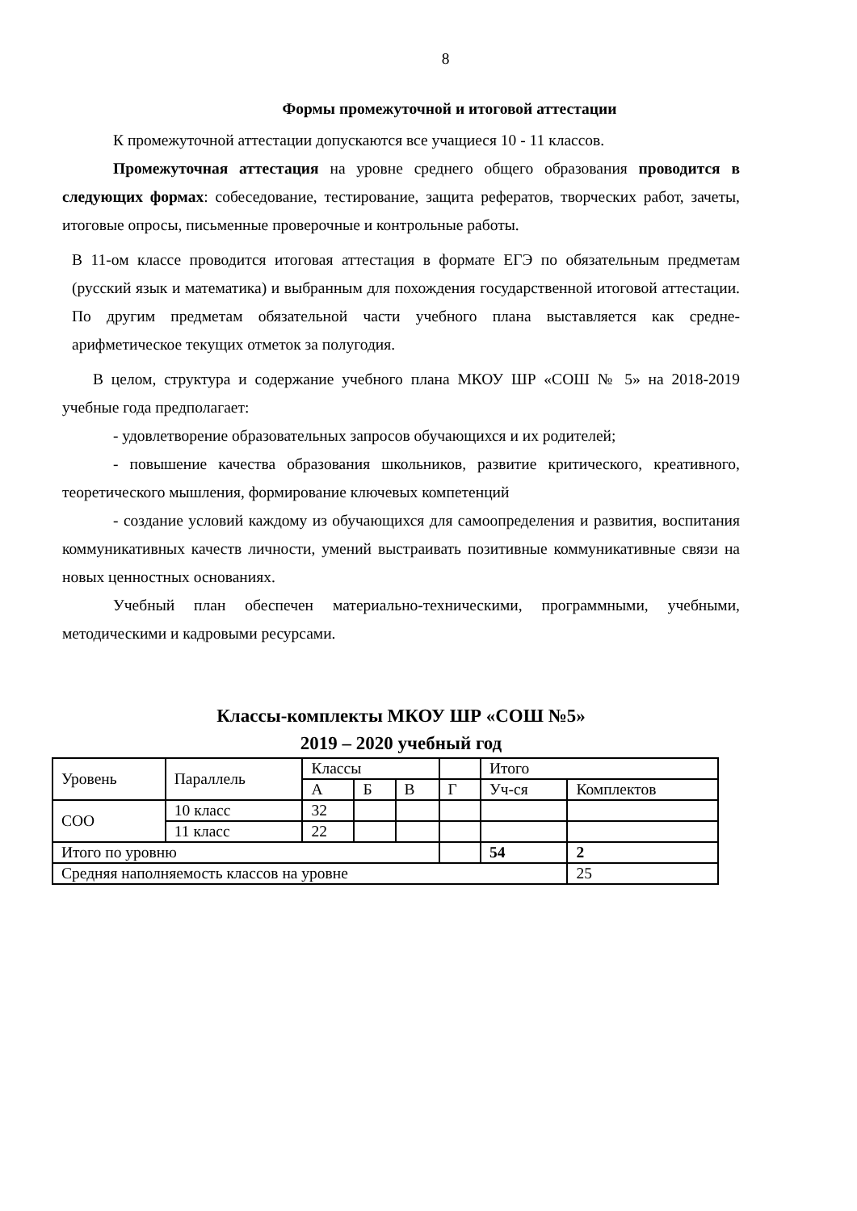8
Формы промежуточной и итоговой аттестации
К промежуточной аттестации допускаются все учащиеся 10 - 11 классов.
Промежуточная аттестация на уровне среднего общего образования проводится в следующих формах: собеседование, тестирование, защита рефератов, творческих работ, зачеты, итоговые опросы, письменные проверочные и контрольные работы.
В 11-ом классе проводится итоговая аттестация в формате ЕГЭ по обязательным предметам (русский язык и математика) и выбранным для похождения государственной итоговой аттестации. По другим предметам обязательной части учебного плана выставляется как средне-арифметическое текущих отметок за полугодия.
В целом, структура и содержание учебного плана МКОУ ШР «СОШ № 5» на 2018-2019 учебные года предполагает:
- удовлетворение образовательных запросов обучающихся и их родителей;
- повышение качества образования школьников, развитие критического, креативного, теоретического мышления, формирование ключевых компетенций
- создание условий каждому из обучающихся для самоопределения и развития, воспитания коммуникативных качеств личности, умений выстраивать позитивные коммуникативные связи на новых ценностных основаниях.
Учебный план обеспечен материально-техническими, программными, учебными, методическими и кадровыми ресурсами.
Классы-комплекты МКОУ ШР «СОШ №5»
2019 – 2020 учебный год
| Уровень | Параллель | Классы | | | | Итого | |
| | | А | Б | В | Г | Уч-ся | Комплектов |
| СОО | 10 класс | 32 | | | | | |
| | 11 класс | 22 | | | | | |
| Итого по уровню | | | | | | 54 | 2 |
| Средняя наполняемость классов на уровне | | | | | | | 25 |